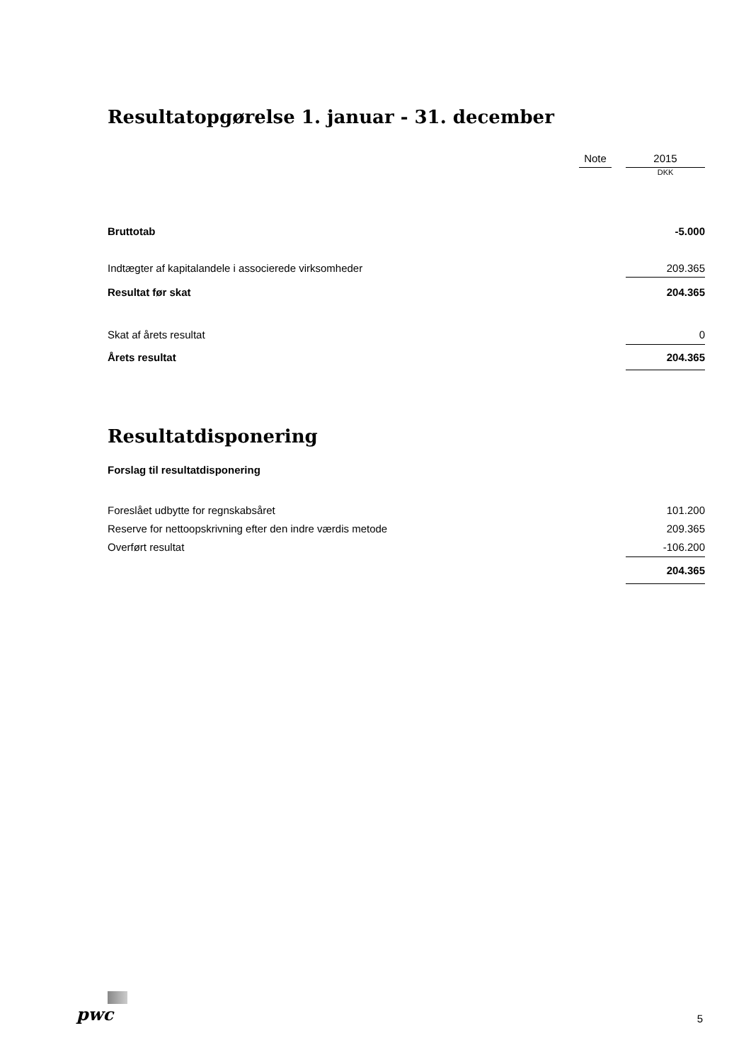Resultatopgørelse 1. januar - 31. december
| | Note | | 2015 |
| | | | DKK |
| Bruttotab | | | -5.000 |
| Indtægter af kapitalandele i associerede virksomheder | | | 209.365 |
| Resultat før skat | | | 204.365 |
| Skat af årets resultat | | | 0 |
| Årets resultat | | | 204.365 |
Resultatdisponering
Forslag til resultatdisponering
| Foreslået udbytte for regnskabsåret | 101.200 |
| Reserve for nettoopskrivning efter den indre værdis metode | 209.365 |
| Overført resultat | -106.200 |
| | 204.365 |
pwc
5